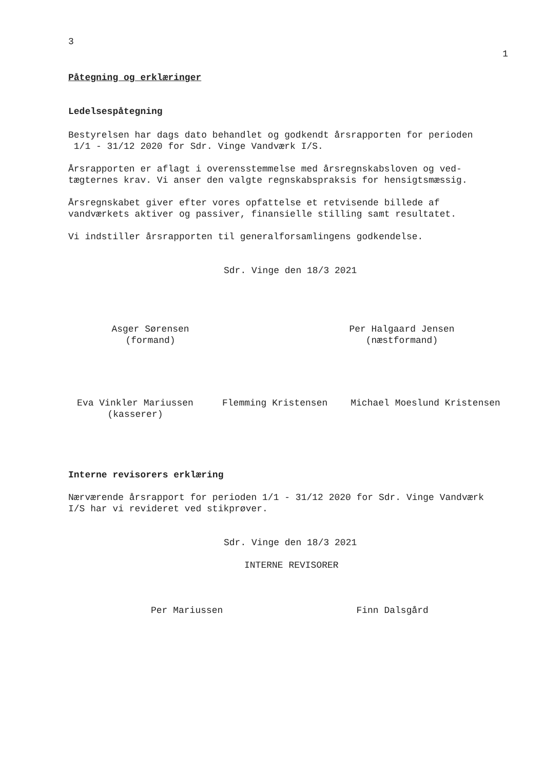3
1
Påtegning og erklæringer
Ledelsespåtegning
Bestyrelsen har dags dato behandlet og godkendt årsrapporten for perioden
1/1 - 31/12 2020 for Sdr. Vinge Vandværk I/S.
Årsrapporten er aflagt i overensstemmelse med årsregnskabsloven og ved-
tægternes krav. Vi anser den valgte regnskabspraksis for hensigtsmæssig.
Årsregnskabet giver efter vores opfattelse et retvisende billede af
vandværkets aktiver og passiver, finansielle stilling samt resultatet.
Vi indstiller årsrapporten til generalforsamlingens godkendelse.
Sdr. Vinge den 18/3 2021
Asger Sørensen
(formand)
Per Halgaard Jensen
(næstformand)
Eva Vinkler Mariussen
(kasserer)
Flemming Kristensen Michael Moeslund Kristensen
Interne revisorers erklæring
Nærværende årsrapport for perioden 1/1 - 31/12 2020 for Sdr. Vinge Vandværk
I/S har vi revideret ved stikprøver.
Sdr. Vinge den 18/3 2021
INTERNE REVISORER
Per Mariussen Finn Dalsgård